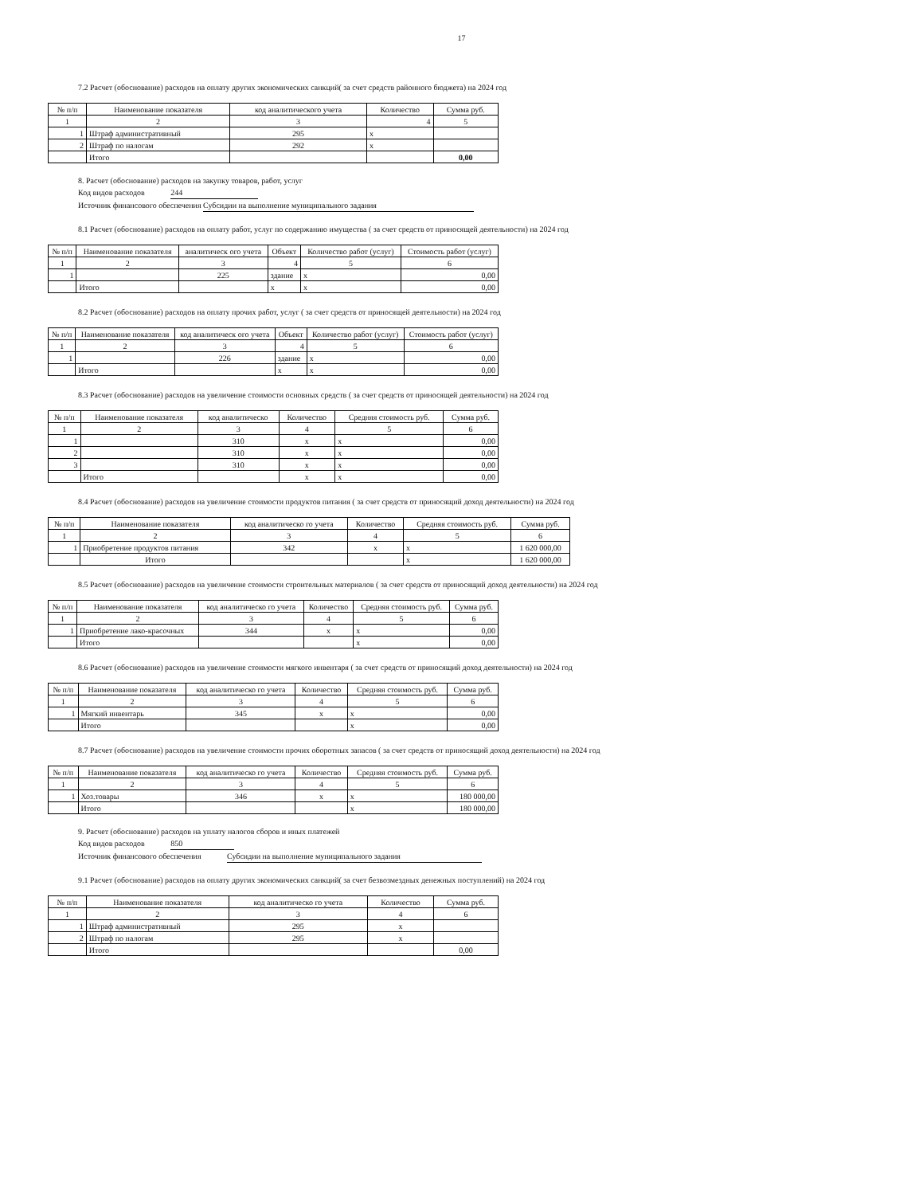17
7.2 Расчет (обоснование) расходов на оплату других экономических санкций( за счет средств районного бюджета) на 2024 год
| № п/п | Наименование показателя | код аналитического учета | Количество | Сумма руб. |
| --- | --- | --- | --- | --- |
| 1 | 2 | 3 | 4 | 5 |
| 1 | Штраф административный | 295 | x | |
| 2 | Штраф по налогам | 292 | x | |
| | Итого | | | 0,00 |
8. Расчет (обоснование) расходов на закупку товаров, работ, услуг
Код видов расходов 244
Источник финансового обеспечения Субсидии на выполнение муниципального задания
8.1 Расчет (обоснование) расходов на оплату работ, услуг по содержанию имущества ( за счет средств от приносящей деятельности) на 2024 год
| № п/п | Наименование показателя | аналитическ ого учета | Объект | Количество работ (услуг) | Стоимость работ (услуг) |
| --- | --- | --- | --- | --- | --- |
| 1 | 2 | 3 | 4 | 5 | 6 |
| 1 | | 225 | здание | x | 0,00 |
| | Итого | | x | x | 0,00 |
8.2 Расчет (обоснование) расходов на оплату прочих работ, услуг ( за счет средств от приносящей деятельности) на 2024 год
| № п/п | Наименование показателя | код аналитическ ого учета | Объект | Количество работ (услуг) | Стоимость работ (услуг) |
| --- | --- | --- | --- | --- | --- |
| 1 | 2 | 3 | 4 | 5 | 6 |
| 1 | | 226 | здание | x | 0,00 |
| | Итого | | x | x | 0,00 |
8.3 Расчет (обоснование) расходов на увеличение стоимости основных средств ( за счет средств от приносящей деятельности) на 2024 год
| № п/п | Наименование показателя | код аналитическо | Количество | Средняя стоимость руб. | Сумма руб. |
| --- | --- | --- | --- | --- | --- |
| 1 | 2 | 3 | 4 | 5 | 6 |
| 1 | | 310 | x | x | 0,00 |
| 2 | | 310 | x | x | 0,00 |
| 3 | | 310 | x | x | 0,00 |
| | Итого | | x | x | 0,00 |
8.4 Расчет (обоснование) расходов на увеличение стоимости продуктов питания ( за счет средств от приносящий доход деятельности) на 2024 год
| № п/п | Наименование показателя | код аналитическо го учета | Количество | Средняя стоимость руб. | Сумма руб. |
| --- | --- | --- | --- | --- | --- |
| 1 | 2 | 3 | 4 | 5 | 6 |
| 1 | Приобретение продуктов питания | 342 | x | x | 1 620 000,00 |
| | Итого | | | x | 1 620 000,00 |
8.5 Расчет (обоснование) расходов на увеличение стоимости строительных материалов ( за счет средств от приносящий доход деятельности) на 2024 год
| № п/п | Наименование показателя | код аналитическо го учета | Количество | Средняя стоимость руб. | Сумма руб. |
| --- | --- | --- | --- | --- | --- |
| 1 | 2 | 3 | 4 | 5 | 6 |
| 1 | Приобретение лако-красочных | 344 | x | x | 0,00 |
| | Итого | | | x | 0,00 |
8.6 Расчет (обоснование) расходов на увеличение стоимости мягкого инвентаря ( за счет средств от приносящий доход деятельности) на 2024 год
| № п/п | Наименование показателя | код аналитическо го учета | Количество | Средняя стоимость руб. | Сумма руб. |
| --- | --- | --- | --- | --- | --- |
| 1 | 2 | 3 | 4 | 5 | 6 |
| 1 | Мягкий инвентарь | 345 | x | x | 0,00 |
| | Итого | | | x | 0,00 |
8.7 Расчет (обоснование) расходов на увеличение стоимости прочих оборотных запасов ( за счет средств от приносящий доход деятельности) на 2024 год
| № п/п | Наименование показателя | код аналитическо го учета | Количество | Средняя стоимость руб. | Сумма руб. |
| --- | --- | --- | --- | --- | --- |
| 1 | 2 | 3 | 4 | 5 | 6 |
| 1 | Хоз.товары | 346 | x | x | 180 000,00 |
| | Итого | | | x | 180 000,00 |
9. Расчет (обоснование) расходов на уплату налогов сборов и иных платежей
Код видов расходов 850
Источник финансового обеспечения Субсидии на выполнение муниципального задания
9.1 Расчет (обоснование) расходов на оплату других экономических санкций( за счет безвозмездных денежных поступлений) на 2024 год
| № п/п | Наименование показателя | код аналитическо го учета | Количество | Сумма руб. |
| --- | --- | --- | --- | --- |
| 1 | 2 | 3 | 4 | 6 |
| 1 | Штраф административный | 295 | x | |
| 2 | Штраф по налогам | 295 | x | |
| | Итого | | | 0,00 |